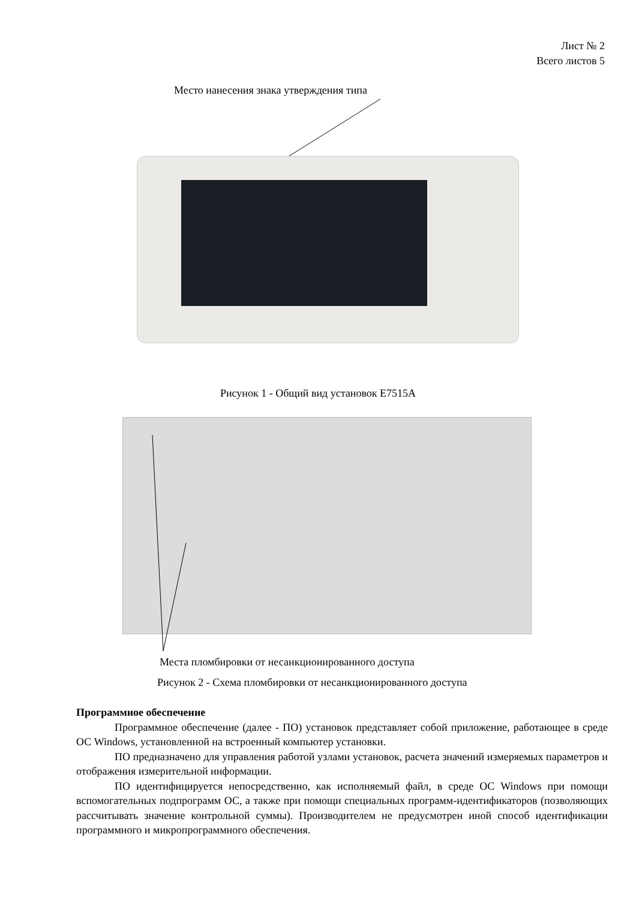Лист № 2
Всего листов 5
Место нанесения знака утверждения типа
Рисунок 1 - Общий вид установок E7515A
Места пломбировки от несанкционированного доступа
Рисунок 2 - Схема пломбировки от несанкционированного доступа
Программное обеспечение
Программное обеспечение (далее - ПО) установок представляет собой приложение, работающее в среде ОС Windows, установленной на встроенный компьютер установки.
ПО предназначено для управления работой узлами установок, расчета значений измеряемых параметров и отображения измерительной информации.
ПО идентифицируется непосредственно, как исполняемый файл, в среде ОС Windows при помощи вспомогательных подпрограмм ОС, а также при помощи специальных программ-идентификаторов (позволяющих рассчитывать значение контрольной суммы). Производителем не предусмотрен иной способ идентификации программного и микропрограммного обеспечения.